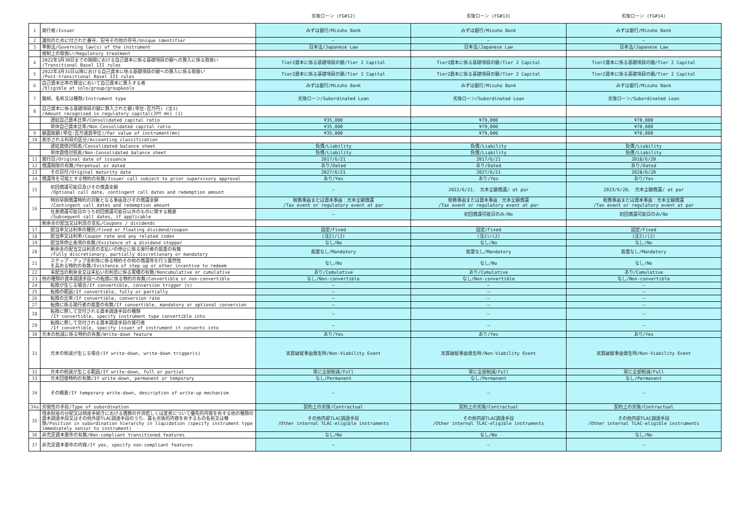| | | 劣後ローン (FG#12) | 劣後ローン (FG#13) | 劣後ローン (FG#14) |
| --- | --- | --- | --- | --- |
| 1 | 発行者/Issuer | みずほ銀行/Mizuho Bank | みずほ銀行/Mizuho Bank | みずほ銀行/Mizuho Bank |
| 2 | 識別のために付された番号、記号その他の符号/Unique identifier | — | — | — |
| 3 | 準拠法/Governing law(s) of the instrument | 日本法/Japanese Law | 日本法/Japanese Law | 日本法/Japanese Law |
| | 規制上の取扱い/Regulatory treatment | | | |
| 4 | 2022年3月30日までの期間における自己資本に係る基礎項目の額への算入に係る取扱い /Transitional Basel III rules | Tier2資本に係る基礎項目の額/Tier 2 Capital | Tier2資本に係る基礎項目の額/Tier 2 Capital | Tier2資本に係る基礎項目の額/Tier 2 Capital |
| 5 | 2022年3月31日以降における自己資本に係る基礎項目の額への算入に係る取扱い /Post-transitional Basel III rules | Tier2資本に係る基礎項目の額/Tier 2 Capital | Tier2資本に係る基礎項目の額/Tier 2 Capital | Tier2資本に係る基礎項目の額/Tier 2 Capital |
| 6 | 自己資本比率の算出において自己資本に算入する者 /Eligible at solo/group/group&solo | みずほ銀行/Mizuho Bank | みずほ銀行/Mizuho Bank | みずほ銀行/Mizuho Bank |
| 7 | 銘柄、名称又は種類/Instrument type | 劣後ローン/Subordinated Loan | 劣後ローン/Subordinated Loan | 劣後ローン/Subordinated Loan |
| 8 | 自己資本に係る基礎項目の額に算入された額(単位:百万円) (注1) /Amount recognised in regulatory capital(JPY mn) (1) | | | |
| | 連結自己資本比率/Consolidated capital ratio | ¥35,000 | ¥79,000 | ¥70,000 |
| | 単体自己資本比率/Non-Consolidated capital ratio | ¥35,000 | ¥79,000 | ¥70,000 |
| 9 | 額面総額(単位:百万通貨単位)/Par value of instrument(mn) | ¥35,000 | ¥79,000 | ¥70,000 |
| 10 | 表示される科目の区分/Accounting classification | | | |
| | 連結貸借対照表/Consolidated balance sheet | 負債/Liability | 負債/Liability | 負債/Liability |
| | 単体貸借対照表/Non-Consolidated balance sheet | 負債/Liability | 負債/Liability | 負債/Liability |
| 11 | 発行日/Original date of issuance | 2017/6/21 | 2017/6/21 | 2018/6/20 |
| 12 | 償還期限の有無/Perpetual or dated | あり/Dated | あり/Dated | あり/Dated |
| 13 | その日付/Original maturity date | 2027/6/21 | 2027/6/21 | 2028/6/20 |
| 14 | 償還等を可能とする特約の有無/Issuer call subject to prior supervisory approval | あり/Yes | あり/Yes | あり/Yes |
| 15 | 初回償還可能日及びその償還金額 /Optional call date, contingent call dates and redemption amount | — | 2022/6/21、 元本全額償還/ at par | 2023/6/20、 元本全額償還/ at par |
| 16 | 特別早期償還特約の対象となる事由及びその償還金額 /Contingent call dates and redemption amount | 税務事由または資本事由：元本全額償還 /Tax event or regulatory event at par | 税務事由または資本事由：元本全額償還 /Tax event or regulatory event at par | 税務事由または資本事由：元本全額償還 /Tax event or regulatory event at par |
| | 任意償還可能日のうち初回償還可能日以外のものに関する概要 /Subsequent call dates, if applicable | — | 初回償還可能日のみ/No | 初回償還可能日のみ/No |
| | 剰余金の配当又は利息の支払/Coupons / dividends | | | |
| 17 | 配当率又は利率の種別/Fixed or floating dividend/coupon | 固定/Fixed | 固定/Fixed | 固定/Fixed |
| 18 | 配当率又は利率/Coupon rate and any related index | (注2)/(2) | (注2)/(2) | (注2)/(2) |
| 19 | 配当等停止条項の有無/Existence of a dividend stopper | なし/No | なし/No | なし/No |
| 20 | 剰余金の配当又は利息の支払いの停止に係る発行者の裁量の有無 /Fully discretionary, partially discretionary or mandatory | 裁量なし/Mandatory | 裁量なし/Mandatory | 裁量なし/Mandatory |
| 21 | ステップ・アップ金利等に係る特約その他の償還等を行う蓋然性 を高める特約の有無/Existence of step up or other incentive to redeem | なし/No | なし/No | なし/No |
| 22 | 未配当の剰余金又は未払いの利息に係る累積の有無/Noncumulative or cumulative | あり/Cumulative | あり/Cumulative | あり/Cumulative |
| 23 | 他の種類の資本調達手段への転換に係る特約の有無/Convertible or non-convertible | なし/Non-convertible | なし/Non-convertible | なし/Non-convertible |
| 24 | 転換が生じる場合/If convertible, conversion trigger (s) | — | — | — |
| 25 | 転換の範囲/If convertible, fully or partially | — | — | — |
| 26 | 転換の比率/If convertible, conversion rate | — | — | — |
| 27 | 転換に係る発行者の裁量の有無/If convertible, mandatory or optional conversion | — | — | — |
| 28 | 転換に際して交付される資本調達手段の種類 /If convertible, specify instrument type convertible into | — | — | — |
| 29 | 転換に際して交付される資本調達手段の発行者 /If convertible, specify issuer of instrument it converts into | — | — | — |
| 30 | 元本の削減に係る特約の有無/Write-down feature | あり/Yes | あり/Yes | あり/Yes |
| 31 | 元本の削減が生じる場合/If write-down, write-down trigger(s) | 実質破綻事由発生時/Non-Viability Event | 実質破綻事由発生時/Non-Viability Event | 実質破綻事由発生時/Non-Viability Event |
| 32 | 元本の削減が生じる範囲/If write-down, full or partial | 常に全部削減/Full | 常に全部削減/Full | 常に全部削減/Full |
| 33 | 元本回復特約の有無/If write-down, permanent or temporary | なし/Permanent | なし/Permanent | なし/Permanent |
| 34 | その概要/If temporary write-down, description of write-up mechanism | — | — | — |
| 34a | 劣後性の手段/Type of subordination | 契約上の劣後/Contractual | 契約上の劣後/Contractual | 契約上の劣後/Contractual |
| 35 | 残余財産の分配又は倒産手続きにおける債務の弁済若しくは変更について優先的内容を有する他の種類の資本調達手段又はその他外部TLAC調達手段のうち、最も劣後的内容を有するもの名称又は種類/Position in subordination hierarchy in liquidation (specify instrument type immediately senior to instrument) | その他内部TLAC調達手段 /Other internal TLAC-eligible instruments | その他内部TLAC調達手段 /Other internal TLAC-eligible instruments | その他内部TLAC調達手段 /Other internal TLAC-eligible instruments |
| 36 | 非充足資本要件の有無/Non-compliant transitioned features | なし/No | なし/No | なし/No |
| 37 | 非充足資本要件の内容/If yes, specify non-compliant features | — | — | — |